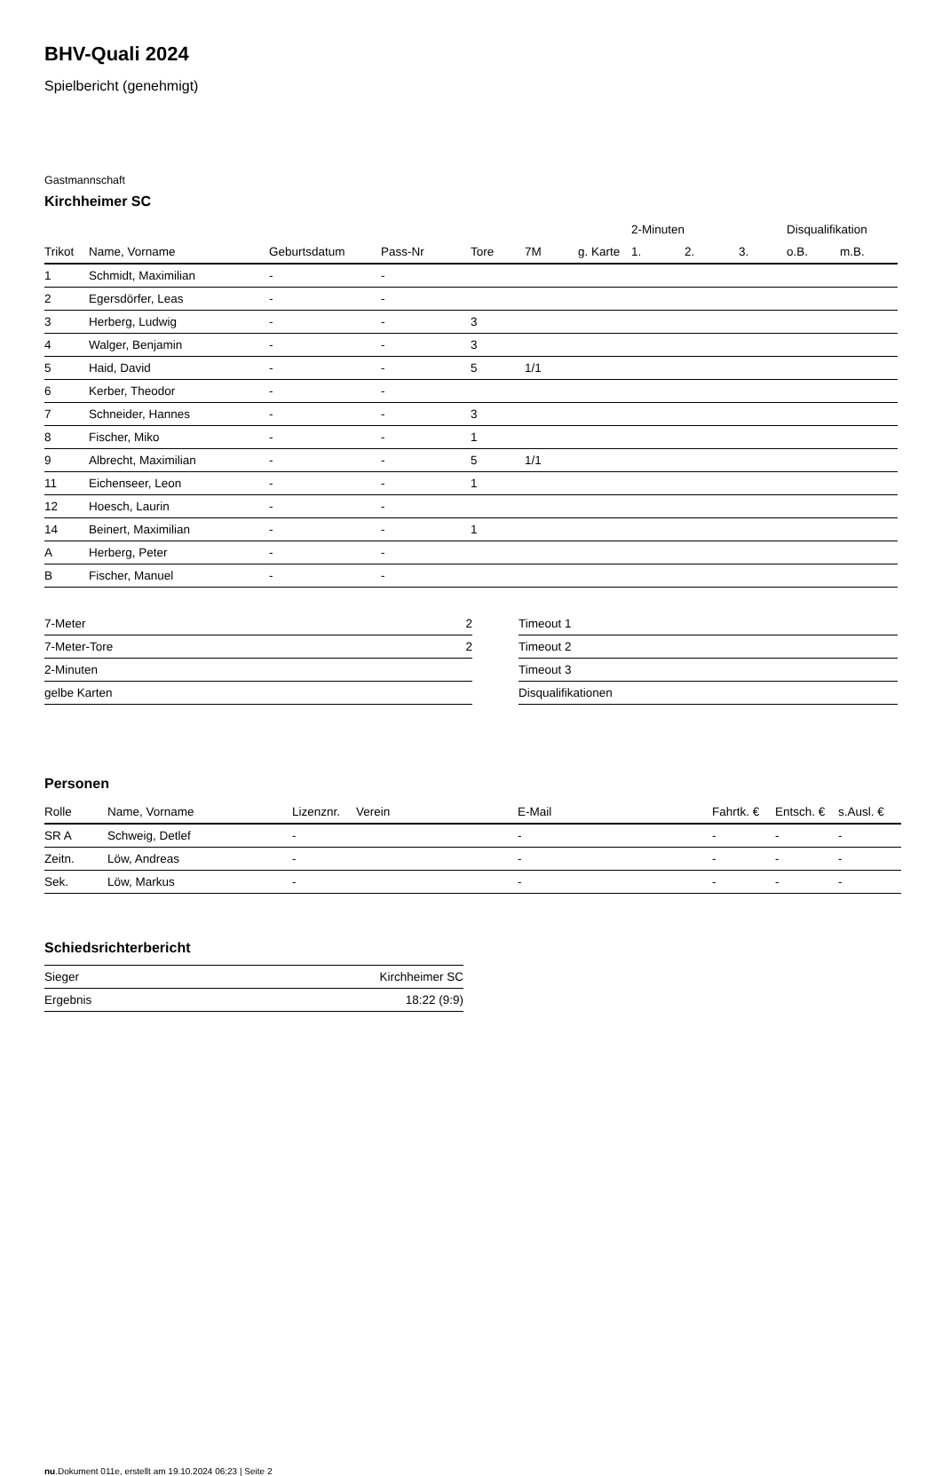BHV-Quali 2024
Spielbericht (genehmigt)
Gastmannschaft
Kirchheimer SC
| | | | | | | | 2-Minuten | | | Disqualifikation | |
| --- | --- | --- | --- | --- | --- | --- | --- | --- | --- | --- | --- |
| Trikot | Name, Vorname | Geburtsdatum | Pass-Nr | Tore | 7M | g. Karte | 1. | 2. | 3. | o.B. | m.B. |
| 1 | Schmidt, Maximilian | - | - | | | | | | | | |
| 2 | Egersdörfer, Leas | - | - | | | | | | | | |
| 3 | Herberg, Ludwig | - | - | 3 | | | | | | | |
| 4 | Walger, Benjamin | - | - | 3 | | | | | | | |
| 5 | Haid, David | - | - | 5 | 1/1 | | | | | | |
| 6 | Kerber, Theodor | - | - | | | | | | | | |
| 7 | Schneider, Hannes | - | - | 3 | | | | | | | |
| 8 | Fischer, Miko | - | - | 1 | | | | | | | |
| 9 | Albrecht, Maximilian | - | - | 5 | 1/1 | | | | | | |
| 11 | Eichenseer, Leon | - | - | 1 | | | | | | | |
| 12 | Hoesch, Laurin | - | - | | | | | | | | |
| 14 | Beinert, Maximilian | - | - | 1 | | | | | | | |
| A | Herberg, Peter | - | - | | | | | | | | |
| B | Fischer, Manuel | - | - | | | | | | | | |
| 7-Meter | 2 |
| 7-Meter-Tore | 2 |
| 2-Minuten | |
| gelbe Karten | |
| Timeout 1 |
| Timeout 2 |
| Timeout 3 |
| Disqualifikationen |
Personen
| Rolle | Name, Vorname | Lizenznr. | Verein | E-Mail | Fahrtk. € | Entsch. € | s.Ausl. € |
| --- | --- | --- | --- | --- | --- | --- | --- |
| SR A | Schweig, Detlef | - | | - | - | - | - |
| Zeitn. | Löw, Andreas | - | | - | - | - | - |
| Sek. | Löw, Markus | - | | - | - | - | - |
Schiedsrichterbericht
| Sieger | Kirchheimer SC |
| Ergebnis | 18:22 (9:9) |
nu.Dokument 011e, erstellt am 19.10.2024 06:23 | Seite 2